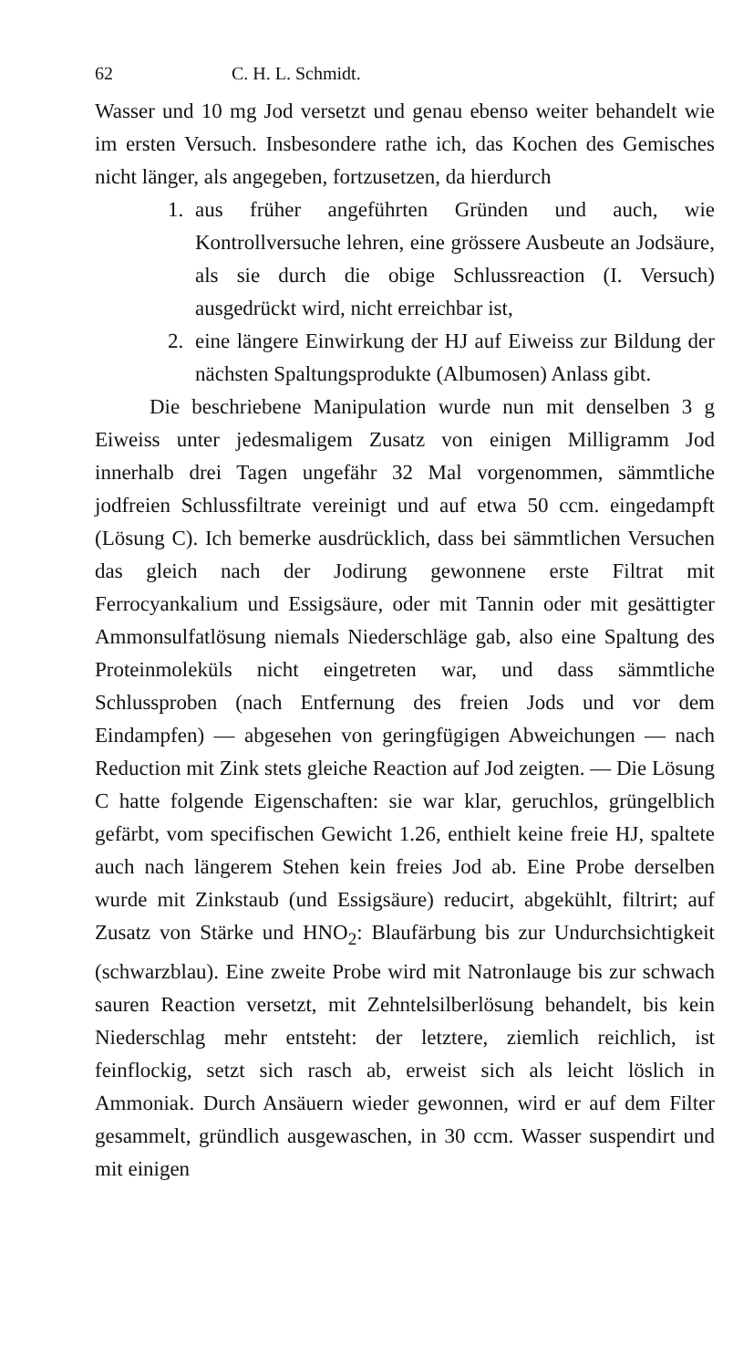62 C. H. L. Schmidt.
Wasser und 10 mg Jod versetzt und genau ebenso weiter behandelt wie im ersten Versuch. Insbesondere rathe ich, das Kochen des Gemisches nicht länger, als angegeben, fortzusetzen, da hierdurch
1. aus früher angeführten Gründen und auch, wie Kontrollversuche lehren, eine grössere Ausbeute an Jodsäure, als sie durch die obige Schlussreaction (I. Versuch) ausgedrückt wird, nicht erreichbar ist,
2. eine längere Einwirkung der HJ auf Eiweiss zur Bildung der nächsten Spaltungsprodukte (Albumosen) Anlass gibt.
Die beschriebene Manipulation wurde nun mit denselben 3 g Eiweiss unter jedesmaligem Zusatz von einigen Milligramm Jod innerhalb drei Tagen ungefähr 32 Mal vorgenommen, sämmtliche jodfreien Schlussfiltrate vereinigt und auf etwa 50 ccm. eingedampft (Lösung C). Ich bemerke ausdrücklich, dass bei sämmtlichen Versuchen das gleich nach der Jodirung gewonnene erste Filtrat mit Ferrocyankalium und Essigsäure, oder mit Tannin oder mit gesättigter Ammonsulfatlösung niemals Niederschläge gab, also eine Spaltung des Proteinmoleküls nicht eingetreten war, und dass sämmtliche Schlussproben (nach Entfernung des freien Jods und vor dem Eindampfen) — abgesehen von geringfügigen Abweichungen — nach Reduction mit Zink stets gleiche Reaction auf Jod zeigten. — Die Lösung C hatte folgende Eigenschaften: sie war klar, geruchlos, grüngelblich gefärbt, vom specifischen Gewicht 1.26, enthielt keine freie HJ, spaltete auch nach längerem Stehen kein freies Jod ab. Eine Probe derselben wurde mit Zinkstaub (und Essigsäure) reducirt, abgekühlt, filtrirt; auf Zusatz von Stärke und HNO<sub>2</sub>: Blaufärbung bis zur Undurchsichtigkeit (schwarzblau). Eine zweite Probe wird mit Natronlauge bis zur schwach sauren Reaction versetzt, mit Zehntelsilberlösung behandelt, bis kein Niederschlag mehr entsteht: der letztere, ziemlich reichlich, ist feinflockig, setzt sich rasch ab, erweist sich als leicht löslich in Ammoniak. Durch Ansäuern wieder gewonnen, wird er auf dem Filter gesammelt, gründlich ausgewaschen, in 30 ccm. Wasser suspendirt und mit einigen